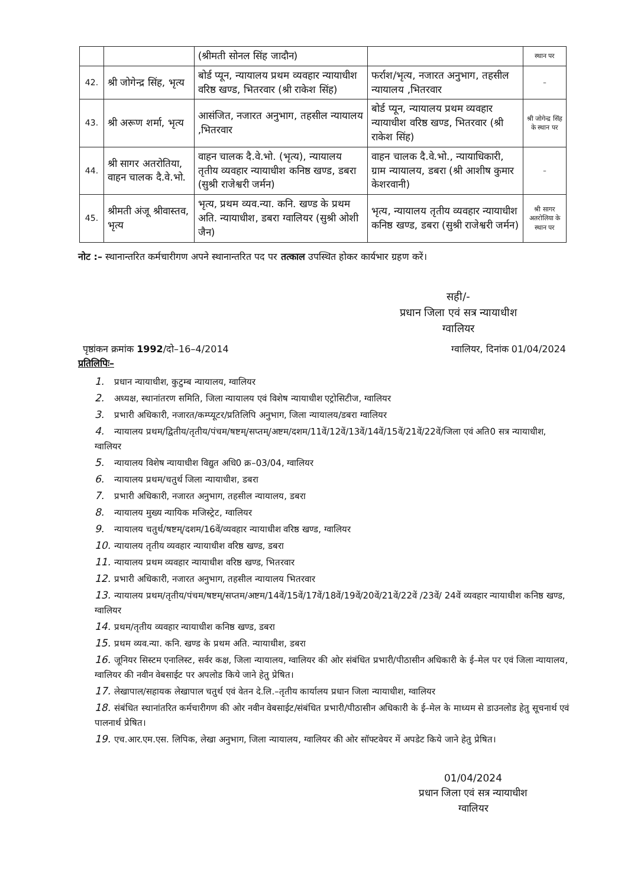| | | (श्रीमती सोनल सिंह जादौन) | | स्थान पर |
| 42. | श्री जोगेन्द्र सिंह, भृत्य | बोर्ड प्यून, न्यायालय प्रथम व्यवहार न्यायाधीश वरिष्ठ खण्ड, भितरवार (श्री राकेश सिंह) | फर्राश/भृत्य, नजारत अनुभाग, तहसील न्यायालय ,भितरवार | – |
| 43. | श्री अरूण शर्मा, भृत्य | आसंजित, नजारत अनुभाग, तहसील न्यायालय ,भितरवार | बोर्ड प्यून, न्यायालय प्रथम व्यवहार न्यायाधीश वरिष्ठ खण्ड, भितरवार (श्री राकेश सिंह) | श्री जोगेन्द्र सिंह के स्थान पर |
| 44. | श्री सागर अतरोतिया, वाहन चालक दै.वे.भो. | वाहन चालक दै.वे.भो. (भृत्य), न्यायालय तृतीय व्यवहार न्यायाधीश कनिष्ठ खण्ड, डबरा (सुश्री राजेश्वरी जर्मन) | वाहन चालक दै.वे.भो., न्यायाधिकारी, ग्राम न्यायालय, डबरा (श्री आशीष कुमार केशरवानी) | – |
| 45. | श्रीमती अंजू श्रीवास्तव, भृत्य | भृत्य, प्रथम व्यव.न्या. कनि. खण्ड के प्रथम अति. न्यायाधीश, डबरा ग्वालियर (सुश्री ओशी जैन) | भृत्य, न्यायालय तृतीय व्यवहार न्यायाधीश कनिष्ठ खण्ड, डबरा (सुश्री राजेश्वरी जर्मन) | श्री सागर अतरोलिया के स्थान पर |
नोट :– स्थानान्तरित कर्मचारीगण अपने स्थानान्तरित पद पर तत्काल उपस्थित होकर कार्यभार ग्रहण करें।
सही/-
प्रधान जिला एवं सत्र न्यायाधीश
ग्वालियर
पृष्ठांकन क्रमांक 1992/दो–16–4/2014 ग्वालियर, दिनांक 01/04/2024
प्रतिलिपिः–
1. प्रधान न्यायाधीश, कुटुम्ब न्यायालय, ग्वालियर
2. अध्यक्ष, स्थानांतरण समिति, जिला न्यायालय एवं विशेष न्यायाधीश एट्रोसिटीज, ग्वालियर
3. प्रभारी अधिकारी, नजारत/कम्प्यूटर/प्रतिलिपि अनुभाग, जिला न्यायालय/डबरा ग्वालियर
4. न्यायालय प्रथम/द्वितीय/तृतीय/पंचम/षष्टम्/सप्तम्/अष्टम/दशम/11वें/12वें/13वें/14वें/15वें/21वें/22वें/जिला एवं अति0 सत्र न्यायाधीश, ग्वालियर
5. न्यायालय विशेष न्यायाधीश विद्युत अधि0 क्र–03/04, ग्वालियर
6. न्यायालय प्रथम/चतुर्थ जिला न्यायाधीश, डबरा
7. प्रभारी अधिकारी, नजारत अनुभाग, तहसील न्यायालय, डबरा
8. न्यायालय मुख्य न्यायिक मजिस्ट्रेट, ग्वालियर
9. न्यायालय चतुर्थ/षष्टम्/दशम/16वें/व्यवहार न्यायाधीश वरिष्ठ खण्ड, ग्वालियर
10. न्यायालय तृतीय व्यवहार न्यायाधीश वरिष्ठ खण्ड, डबरा
11. न्यायालय प्रथम व्यवहार न्यायाधीश वरिष्ठ खण्ड, भितरवार
12. प्रभारी अधिकारी, नजारत अनुभाग, तहसील न्यायालय भितरवार
13. न्यायालय प्रथम/तृतीय/पंचम/षष्टम्/सप्तम/अष्टम/14वें/15वें/17वें/18वें/19वें/20वें/21वें/22वें /23वें/ 24वें व्यवहार न्यायाधीश कनिष्ठ खण्ड, ग्वालियर
14. प्रथम/तृतीय व्यवहार न्यायाधीश कनिष्ठ खण्ड, डबरा
15. प्रथम व्यव.न्या. कनि. खण्ड के प्रथम अति. न्यायाधीश, डबरा
16. जूनियर सिस्टम एनालिस्ट, सर्वर कक्ष, जिला न्यायालय, ग्वालियर की ओर संबंधित प्रभारी/पीठासीन अधिकारी के ई–मेल पर एवं जिला न्यायालय, ग्वालियर की नवीन वेबसाईट पर अपलोड किये जाने हेतु प्रेषित।
17. लेखापाल/सहायक लेखापाल चतुर्थ एवं वेतन दे.लि.–तृतीय कार्यालय प्रधान जिला न्यायाधीश, ग्वालियर
18. संबंधित स्थानांतरित कर्मचारीगण की ओर नवीन वेबसाईट/संबंधित प्रभारी/पीठासीन अधिकारी के ई–मेल के माध्यम से डाउनलोड हेतु सूचनार्थ एवं पालनार्थ प्रेषित।
19. एच.आर.एम.एस. लिपिक, लेखा अनुभाग, जिला न्यायालय, ग्वालियर की ओर सॉफ्टवेयर में अपडेट किये जाने हेतु प्रेषित।
01/04/2024
प्रधान जिला एवं सत्र न्यायाधीश
ग्वालियर